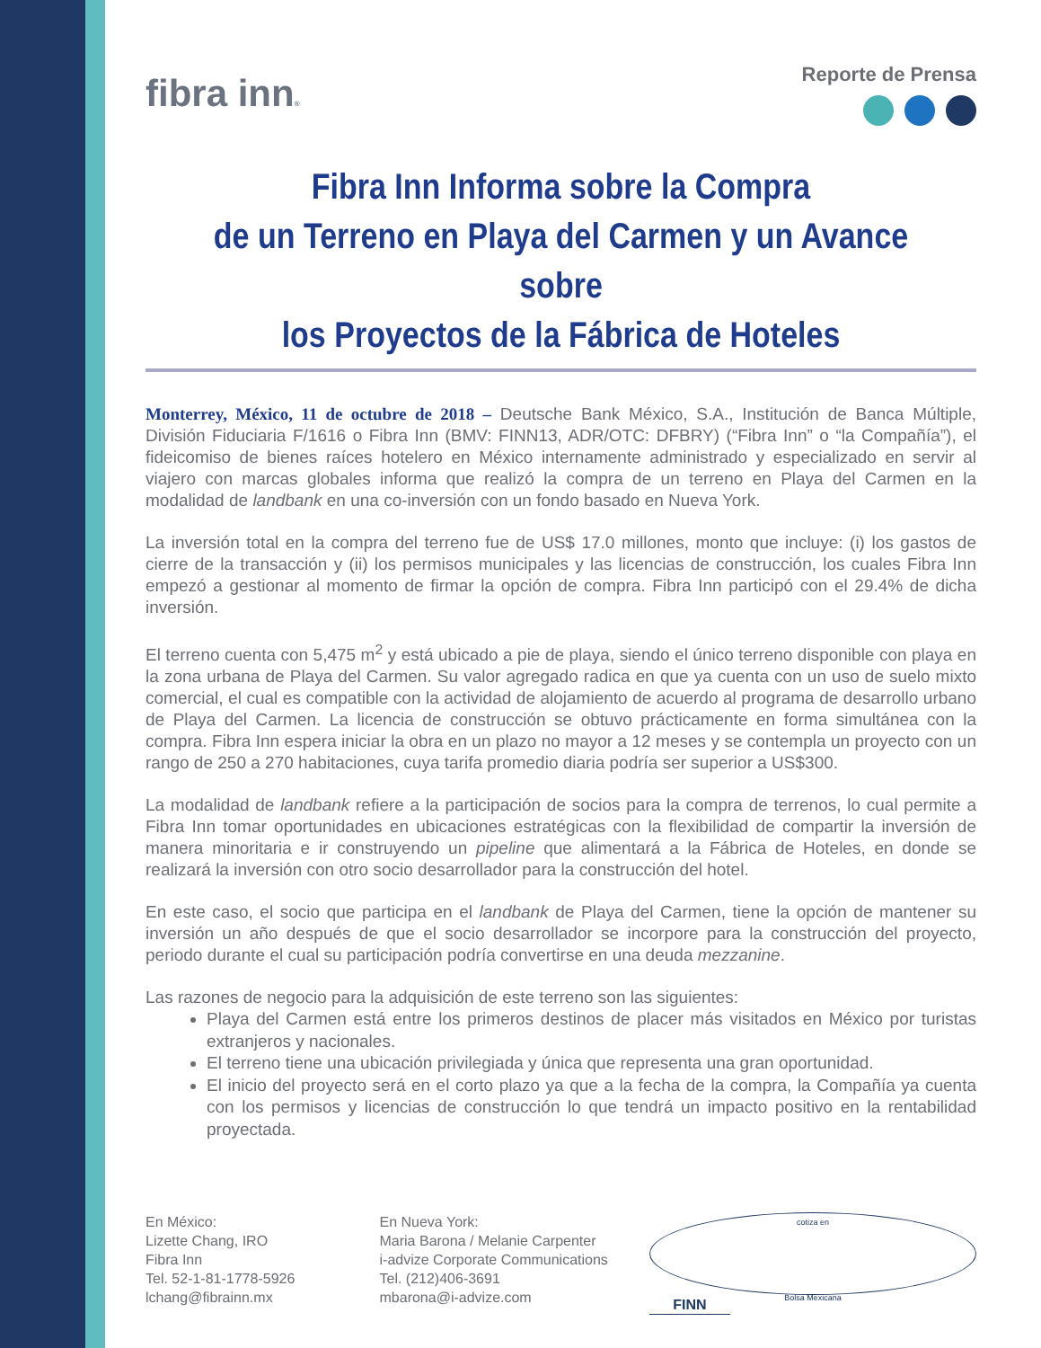fibra inn®
Reporte de Prensa
Fibra Inn Informa sobre la Compra
de un Terreno en Playa del Carmen y un Avance sobre
los Proyectos de la Fábrica de Hoteles
Monterrey, México, 11 de octubre de 2018 – Deutsche Bank México, S.A., Institución de Banca Múltiple, División Fiduciaria F/1616 o Fibra Inn (BMV: FINN13, ADR/OTC: DFBRY) (“Fibra Inn” o “la Compañía”), el fideicomiso de bienes raíces hotelero en México internamente administrado y especializado en servir al viajero con marcas globales informa que realizó la compra de un terreno en Playa del Carmen en la modalidad de landbank en una co-inversión con un fondo basado en Nueva York.
La inversión total en la compra del terreno fue de US$ 17.0 millones, monto que incluye: (i) los gastos de cierre de la transacción y (ii) los permisos municipales y las licencias de construcción, los cuales Fibra Inn empezó a gestionar al momento de firmar la opción de compra. Fibra Inn participó con el 29.4% de dicha inversión.
El terreno cuenta con 5,475 m<sup>2</sup> y está ubicado a pie de playa, siendo el único terreno disponible con playa en la zona urbana de Playa del Carmen. Su valor agregado radica en que ya cuenta con un uso de suelo mixto comercial, el cual es compatible con la actividad de alojamiento de acuerdo al programa de desarrollo urbano de Playa del Carmen. La licencia de construcción se obtuvo prácticamente en forma simultánea con la compra. Fibra Inn espera iniciar la obra en un plazo no mayor a 12 meses y se contempla un proyecto con un rango de 250 a 270 habitaciones, cuya tarifa promedio diaria podría ser superior a US$300.
La modalidad de landbank refiere a la participación de socios para la compra de terrenos, lo cual permite a Fibra Inn tomar oportunidades en ubicaciones estratégicas con la flexibilidad de compartir la inversión de manera minoritaria e ir construyendo un pipeline que alimentará a la Fábrica de Hoteles, en donde se realizará la inversión con otro socio desarrollador para la construcción del hotel.
En este caso, el socio que participa en el landbank de Playa del Carmen, tiene la opción de mantener su inversión un año después de que el socio desarrollador se incorpore para la construcción del proyecto, periodo durante el cual su participación podría convertirse en una deuda mezzanine.
Las razones de negocio para la adquisición de este terreno son las siguientes:
Playa del Carmen está entre los primeros destinos de placer más visitados en México por turistas extranjeros y nacionales.
El terreno tiene una ubicación privilegiada y única que representa una gran oportunidad.
El inicio del proyecto será en el corto plazo ya que a la fecha de la compra, la Compañía ya cuenta con los permisos y licencias de construcción lo que tendrá un impacto positivo en la rentabilidad proyectada.
En México:
Lizette Chang, IRO
Fibra Inn
Tel. 52-1-81-1778-5926
lchang@fibrainn.mx
En Nueva York:
Maria Barona / Melanie Carpenter
i-advize Corporate Communications
Tel. (212)406-3691
mbarona@i-advize.com
cotiza en
Bolsa Mexicana
FINN